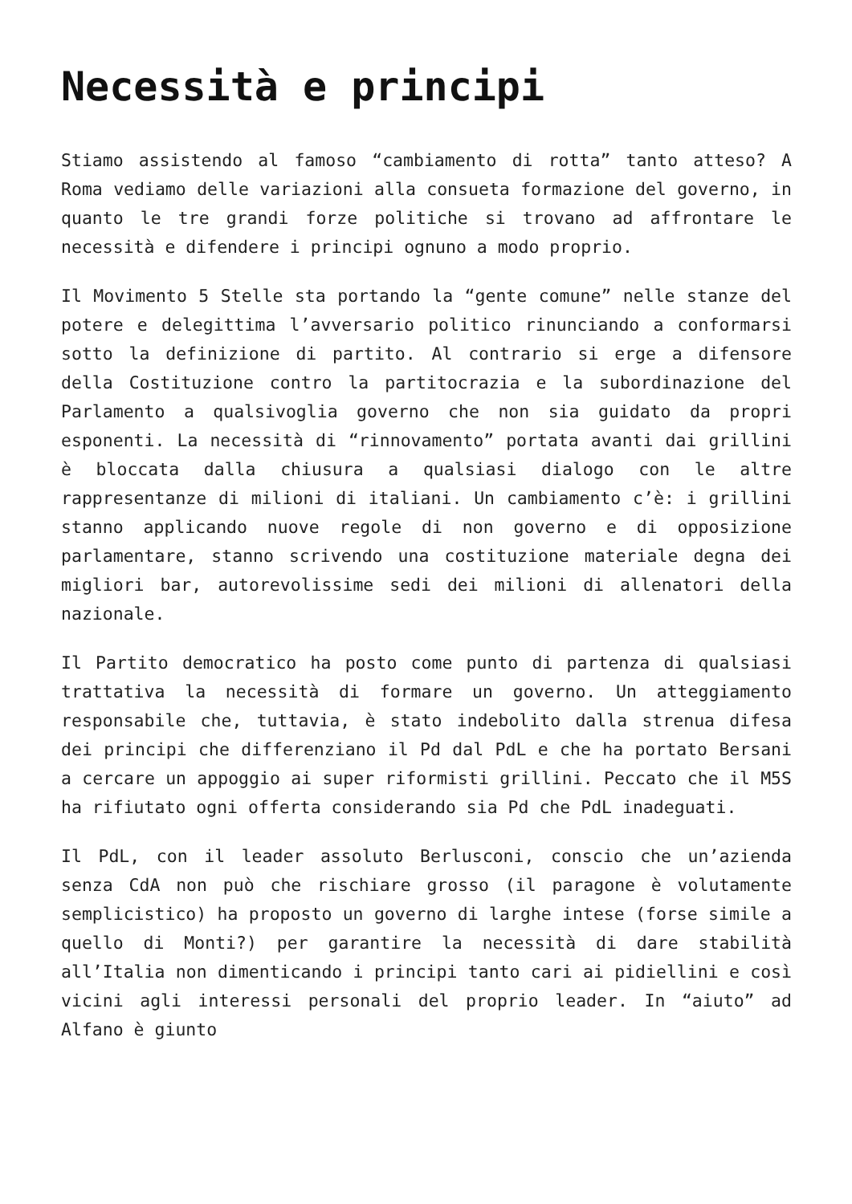Necessità e principi
Stiamo assistendo al famoso “cambiamento di rotta” tanto atteso? A Roma vediamo delle variazioni alla consueta formazione del governo, in quanto le tre grandi forze politiche si trovano ad affrontare le necessità e difendere i principi ognuno a modo proprio.
Il Movimento 5 Stelle sta portando la “gente comune” nelle stanze del potere e delegittima l’avversario politico rinunciando a conformarsi sotto la definizione di partito. Al contrario si erge a difensore della Costituzione contro la partitocrazia e la subordinazione del Parlamento a qualsivoglia governo che non sia guidato da propri esponenti. La necessità di “rinnovamento” portata avanti dai grillini è bloccata dalla chiusura a qualsiasi dialogo con le altre rappresentanze di milioni di italiani. Un cambiamento c’è: i grillini stanno applicando nuove regole di non governo e di opposizione parlamentare, stanno scrivendo una costituzione materiale degna dei migliori bar, autorevolissime sedi dei milioni di allenatori della nazionale.
Il Partito democratico ha posto come punto di partenza di qualsiasi trattativa la necessità di formare un governo. Un atteggiamento responsabile che, tuttavia, è stato indebolito dalla strenua difesa dei principi che differenziano il Pd dal PdL e che ha portato Bersani a cercare un appoggio ai super riformisti grillini. Peccato che il M5S ha rifiutato ogni offerta considerando sia Pd che PdL inadeguati.
Il PdL, con il leader assoluto Berlusconi, conscio che un’azienda senza CdA non può che rischiare grosso (il paragone è volutamente semplicistico) ha proposto un governo di larghe intese (forse simile a quello di Monti?) per garantire la necessità di dare stabilità all’Italia non dimenticando i principi tanto cari ai pidiellini e così vicini agli interessi personali del proprio leader. In “aiuto” ad Alfano è giunto